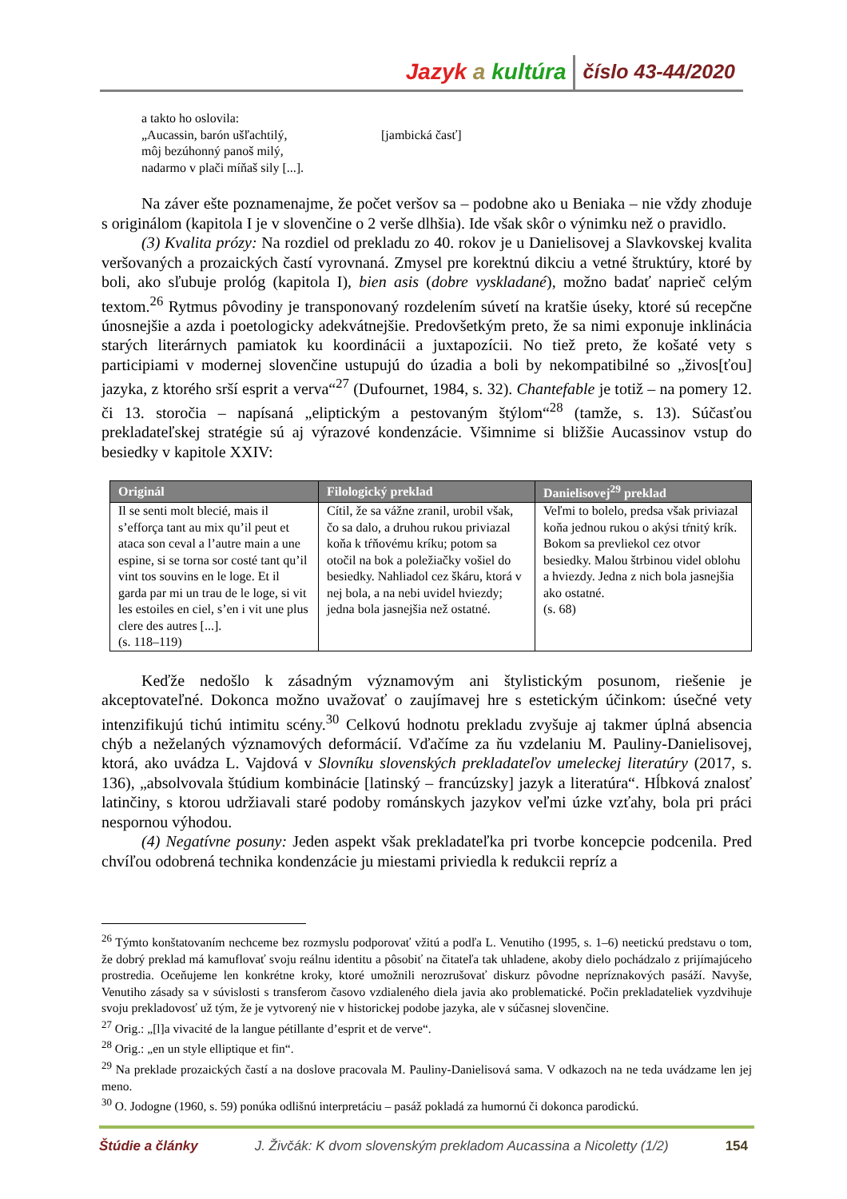Jazyk a kultúra číslo 43-44/2020
a takto ho oslovila:
„Aucassin, barón ušľachtilý,
môj bezúhonný panoš milý,
nadarmo v plači míňaš sily [...].
[jambická časť]
Na záver ešte poznamenajme, že počet veršov sa – podobne ako u Beniaka – nie vždy zhoduje s originálom (kapitola I je v slovenčine o 2 verše dlhšia). Ide však skôr o výnimku než o pravidlo.
(3) Kvalita prózy: Na rozdiel od prekladu zo 40. rokov je u Danielisovej a Slavkovskej kvalita veršovaných a prozaických častí vyrovnaná. Zmysel pre korektnú dikciu a vetné štruktúry, ktoré by boli, ako sľubuje prológ (kapitola I), bien asis (dobre vyskladané), možno badať naprieč celým textom.<sup>26</sup> Rytmus pôvodiny je transponovaný rozdelením súvetí na kratšie úseky, ktoré sú recepčne únosnejšie a azda i poetologicky adekvátnejšie. Predovšetkým preto, že sa nimi exponuje inklinácia starých literárnych pamiatok ku koordinácii a juxtapozícii. No tiež preto, že košaté vety s participiami v modernej slovenčine ustupujú do úzadia a boli by nekompatibilné so „živos[ťou] jazyka, z ktorého srší esprit a verva“<sup>27</sup> (Dufournet, 1984, s. 32). Chantefable je totiž – na pomery 12. či 13. storočia – napísaná „eliptickým a pestovaným štýlom“<sup>28</sup> (tamže, s. 13). Súčasťou prekladateľskej stratégie sú aj výrazové kondenzácie. Všimnime si bližšie Aucassinov vstup do besiedky v kapitole XXIV:
| Originál | Filologický preklad | Danielisovej<sup>29</sup> preklad |
| --- | --- | --- |
| Il se senti molt blecié, mais il s’efforça tant au mix qu’il peut et ataca son ceval a l’autre main a une espine, si se torna sor costé tant qu’il vint tos souvins en le loge. Et il garda par mi un trau de le loge, si vit les estoiles en ciel, s’en i vit une plus clere des autres [...]. (s. 118–119) | Cítil, že sa vážne zranil, urobil však, čo sa dalo, a druhou rukou priviazal koňa k tŕňovému kríku; potom sa otočil na bok a poležiačky vošiel do besiedky. Nahliadol cez škáru, ktorá v nej bola, a na nebi uvidel hviezdy; jedna bola jasnejšia než ostatné. | Veľmi to bolelo, predsa však priviazal koňa jednou rukou o akýsi tŕnitý krík. Bokom sa prevliekol cez otvor besiedky. Malou štrbinou videl oblohu a hviezdy. Jedna z nich bola jasnejšia ako ostatné. (s. 68) |
Keďže nedošlo k zásadným významovým ani štylistickým posunom, riešenie je akceptovateľné. Dokonca možno uvažovať o zaujímavej hre s estetickým účinkom: úsečné vety intenzifikujú tichú intimitu scény.<sup>30</sup> Celkovú hodnotu prekladu zvyšuje aj takmer úplná absencia chýb a neželaných významových deformácií. Vďačíme za ňu vzdelaniu M. Pauliny-Danielisovej, ktorá, ako uvádza L. Vajdová v Slovníku slovenských prekladateľov umeleckej literatúry (2017, s. 136), „absolvovala štúdium kombinácie [latinský – francúzsky] jazyk a literatúra“. Hĺbková znalosť latinčiny, s ktorou udržiavali staré podoby románskych jazykov veľmi úzke vzťahy, bola pri práci nespornou výhodou.
(4) Negatívne posuny: Jeden aspekt však prekladateľka pri tvorbe koncepcie podcenila. Pred chvíľou odobrená technika kondenzácie ju miestami priviedla k redukcii repríz a
<sup>26</sup> Týmto konštatovaním nechceme bez rozmyslu podporovať vžitú a podľa L. Venutiho (1995, s. 1–6) neetickú predstavu o tom, že dobrý preklad má kamuflovať svoju reálnu identitu a pôsobiť na čitateľa tak uhladene, akoby dielo pochádzalo z prijímajúceho prostredia. Oceňujeme len konkrétne kroky, ktoré umožnili nerozrušovať diskurz pôvodne nepríznakových pasáží. Navyše, Venutiho zásady sa v súvislosti s transferom časovo vzdialeného diela javia ako problematické. Počin prekladateliek vyzdvihuje svoju prekladovosť už tým, že je vytvorený nie v historickej podobe jazyka, ale v súčasnej slovenčine.
<sup>27</sup> Orig.: „[l]a vivacité de la langue pétillante d’esprit et de verve“.
<sup>28</sup> Orig.: „en un style elliptique et fin“.
<sup>29</sup> Na preklade prozaických častí a na doslove pracovala M. Pauliny-Danielisová sama. V odkazoch na ne teda uvádzame len jej meno.
<sup>30</sup> O. Jodogne (1960, s. 59) ponúka odlišnú interpretáciu – pasáž pokladá za humornú či dokonca parodickú.
Štúdie a články J. Živčák: K dvom slovenským prekladom Aucassina a Nicoletty (1/2) 154